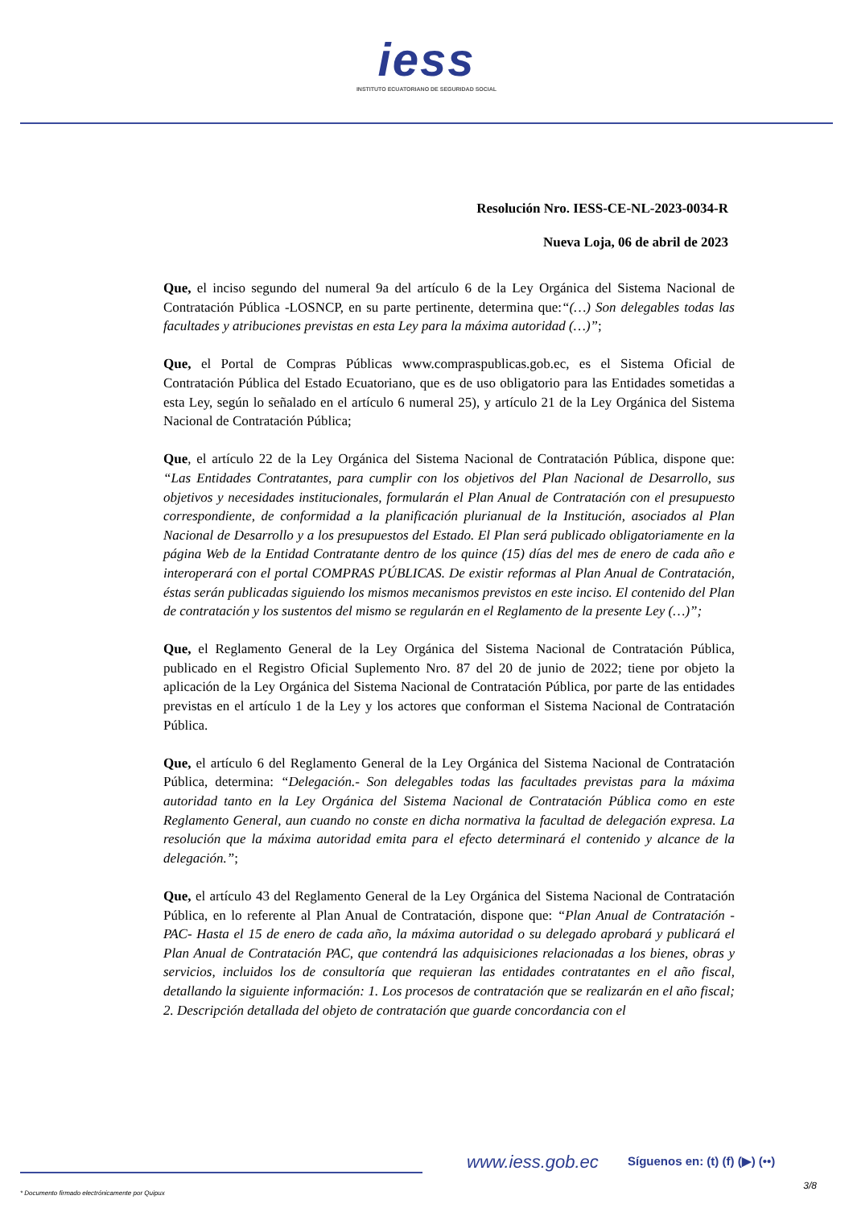iess
INSTITUTO ECUATORIANO DE SEGURIDAD SOCIAL
Resolución Nro. IESS-CE-NL-2023-0034-R
Nueva Loja, 06 de abril de 2023
Que, el inciso segundo del numeral 9a del artículo 6 de la Ley Orgánica del Sistema Nacional de Contratación Pública -LOSNCP, en su parte pertinente, determina que:“(…) Son delegables todas las facultades y atribuciones previstas en esta Ley para la máxima autoridad (…)”;
Que, el Portal de Compras Públicas www.compraspublicas.gob.ec, es el Sistema Oficial de Contratación Pública del Estado Ecuatoriano, que es de uso obligatorio para las Entidades sometidas a esta Ley, según lo señalado en el artículo 6 numeral 25), y artículo 21 de la Ley Orgánica del Sistema Nacional de Contratación Pública;
Que, el artículo 22 de la Ley Orgánica del Sistema Nacional de Contratación Pública, dispone que: “Las Entidades Contratantes, para cumplir con los objetivos del Plan Nacional de Desarrollo, sus objetivos y necesidades institucionales, formularán el Plan Anual de Contratación con el presupuesto correspondiente, de conformidad a la planificación plurianual de la Institución, asociados al Plan Nacional de Desarrollo y a los presupuestos del Estado. El Plan será publicado obligatoriamente en la página Web de la Entidad Contratante dentro de los quince (15) días del mes de enero de cada año e interoperará con el portal COMPRAS PÚBLICAS. De existir reformas al Plan Anual de Contratación, éstas serán publicadas siguiendo los mismos mecanismos previstos en este inciso. El contenido del Plan de contratación y los sustentos del mismo se regularán en el Reglamento de la presente Ley (…)”;
Que, el Reglamento General de la Ley Orgánica del Sistema Nacional de Contratación Pública, publicado en el Registro Oficial Suplemento Nro. 87 del 20 de junio de 2022; tiene por objeto la aplicación de la Ley Orgánica del Sistema Nacional de Contratación Pública, por parte de las entidades previstas en el artículo 1 de la Ley y los actores que conforman el Sistema Nacional de Contratación Pública.
Que, el artículo 6 del Reglamento General de la Ley Orgánica del Sistema Nacional de Contratación Pública, determina: “Delegación.- Son delegables todas las facultades previstas para la máxima autoridad tanto en la Ley Orgánica del Sistema Nacional de Contratación Pública como en este Reglamento General, aun cuando no conste en dicha normativa la facultad de delegación expresa. La resolución que la máxima autoridad emita para el efecto determinará el contenido y alcance de la delegación.”;
Que, el artículo 43 del Reglamento General de la Ley Orgánica del Sistema Nacional de Contratación Pública, en lo referente al Plan Anual de Contratación, dispone que: “Plan Anual de Contratación - PAC- Hasta el 15 de enero de cada año, la máxima autoridad o su delegado aprobará y publicará el Plan Anual de Contratación PAC, que contendrá las adquisiciones relacionadas a los bienes, obras y servicios, incluidos los de consultoría que requieran las entidades contratantes en el año fiscal, detallando la siguiente información: 1. Los procesos de contratación que se realizarán en el año fiscal; 2. Descripción detallada del objeto de contratación que guarde concordancia con el
www.iess.gob.ec Síguenos en: (t) (f) (▶) (••)
3/8
* Documento firmado electrónicamente por Quipux